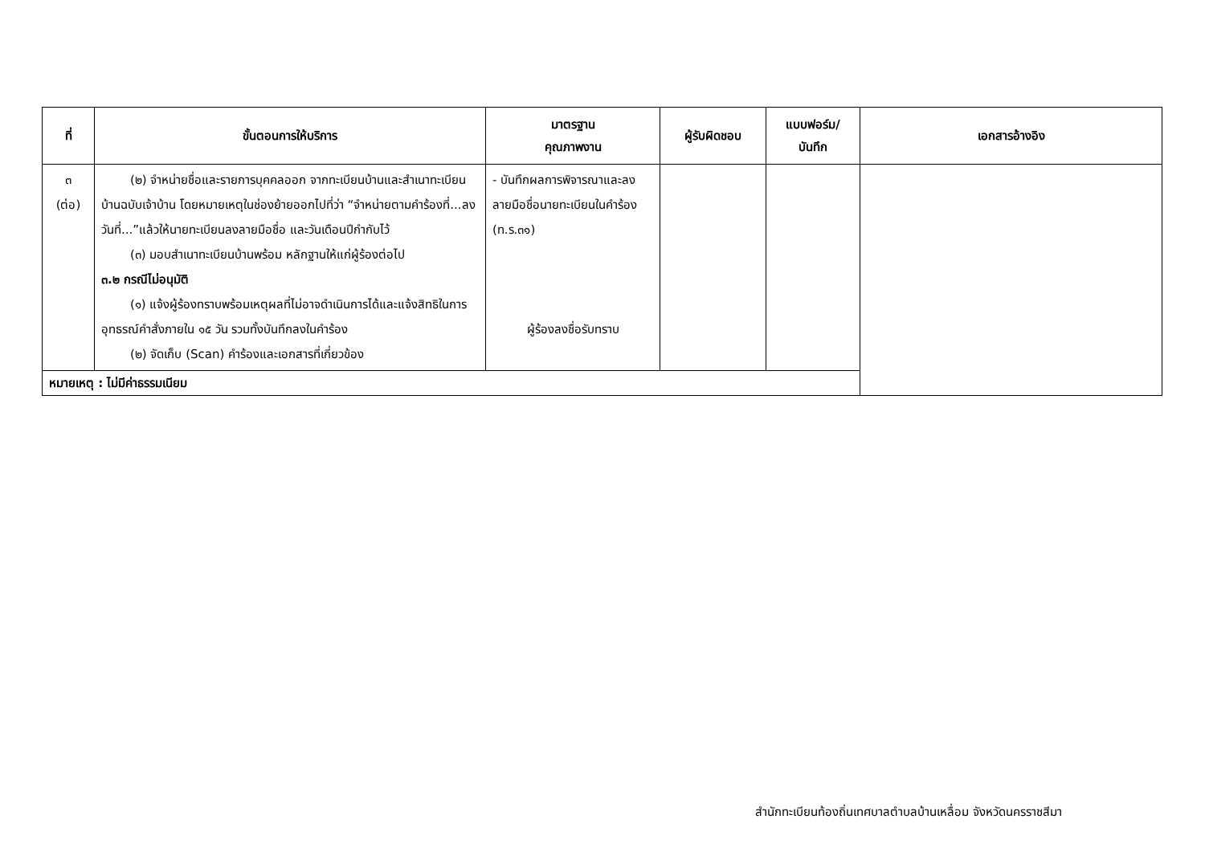| ที่ | ขั้นตอนการให้บริการ | มาตรฐาน คุณภาพงาน | ผู้รับผิดชอบ | แบบฟอร์ม/ บันทึก | เอกสารอ้างอิง |
| --- | --- | --- | --- | --- | --- |
| ๓ (ต่อ) | (๒) จำหน่ายชื่อและรายการบุคคลออก จากทะเบียนบ้านและสำเนาทะเบียนบ้านฉบับเจ้าบ้าน โดยหมายเหตุในช่องย้ายออกไปที่ว่า “จำหน่ายตามคำร้องที่...ลงวันที่...”แล้วให้นายทะเบียนลงลายมือชื่อ และวันเดือนปีกำกับไว้ (๓) มอบสำเนาทะเบียนบ้านพร้อม หลักฐานให้แก่ผู้ร้องต่อไป ๓.๒ กรณีไม่อนุมัติ (๑) แจ้งผู้ร้องทราบพร้อมเหตุผลที่ไม่อาจดำเนินการได้และแจ้งสิทธิในการอุทธรณ์คำสั่งภายใน ๑๕ วัน รวมทั้งบันทึกลงในคำร้อง (๒) จัดเก็บ (Scan) คำร้องและเอกสารที่เกี่ยวข้อง | - บันทึกผลการพิจารณาและลงลายมือชื่อนายทะเบียนในคำร้อง (ท.ร.๓๑) ผู้ร้องลงชื่อรับทราบ | | | |
| หมายเหตุ : ไม่มีค่าธรรมเนียม | | | | | |
สำนักทะเบียนท้องถิ่นเทศบาลตำบลบ้านเหลื่อม จังหวัดนครราชสีมา